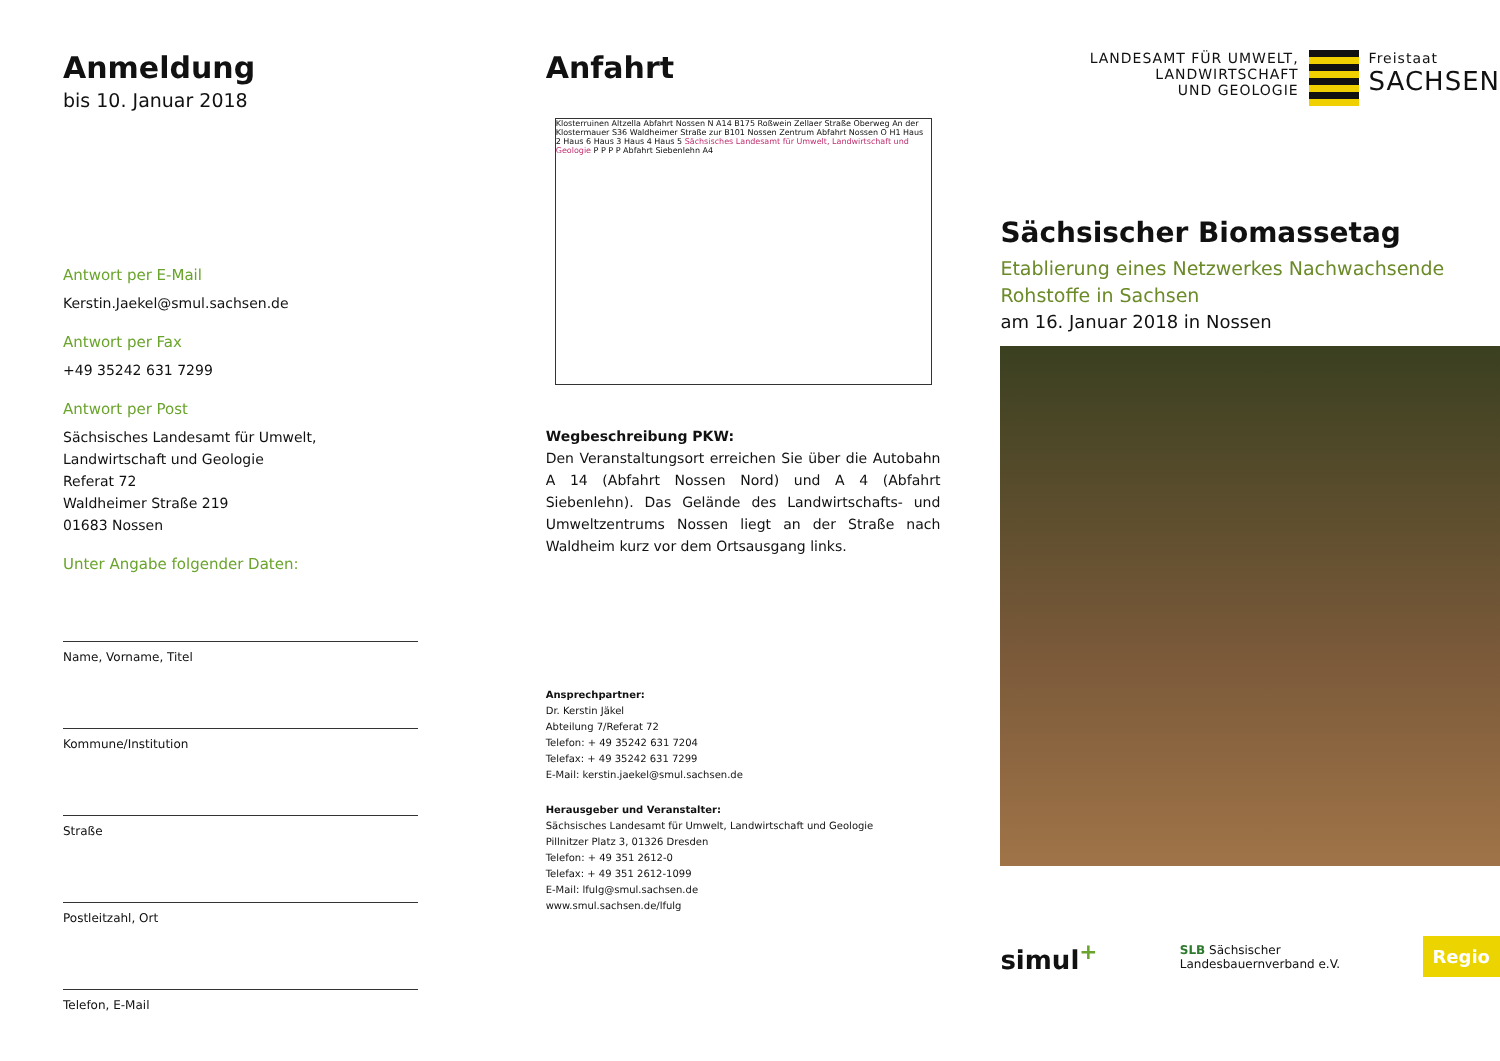Anmeldung
bis 10. Januar 2018
Antwort per E-Mail
Kerstin.Jaekel@smul.sachsen.de
Antwort per Fax
+49 35242 631 7299
Antwort per Post
Sächsisches Landesamt für Umwelt,
Landwirtschaft und Geologie
Referat 72
Waldheimer Straße 219
01683 Nossen
Unter Angabe folgender Daten:
Name, Vorname, Titel
Kommune/Institution
Straße
Postleitzahl, Ort
Telefon, E-Mail
Anfahrt
Klosterruinen Altzella Abfahrt Nossen N A14 B175 Roßwein Zellaer Straße Oberweg An der Klostermauer S36 Waldheimer Straße zur B101 Nossen Zentrum Abfahrt Nossen O H1 Haus 2 Haus 6 Haus 3 Haus 4 Haus 5 Sächsisches Landesamt für Umwelt, Landwirtschaft und Geologie P P P P Abfahrt Siebenlehn A4
Wegbeschreibung PKW:
Den Veranstaltungsort erreichen Sie über die Autobahn A 14 (Abfahrt Nossen Nord) und A 4 (Abfahrt Siebenlehn). Das Gelände des Landwirtschafts- und Umweltzentrums Nossen liegt an der Straße nach Waldheim kurz vor dem Ortsausgang links.
Ansprechpartner:
Dr. Kerstin Jäkel
Abteilung 7/Referat 72
Telefon: + 49 35242 631 7204
Telefax: + 49 35242 631 7299
E-Mail: kerstin.jaekel@smul.sachsen.de
Herausgeber und Veranstalter:
Sächsisches Landesamt für Umwelt, Landwirtschaft und Geologie
Pillnitzer Platz 3, 01326 Dresden
Telefon: + 49 351 2612-0
Telefax: + 49 351 2612-1099
E-Mail: lfulg@smul.sachsen.de
www.smul.sachsen.de/lfulg
LANDESAMT FÜR UMWELT,
LANDWIRTSCHAFT
UND GEOLOGIE
Freistaat
SACHSEN
Sächsischer Biomassetag
Etablierung eines Netzwerkes Nachwachsende Rohstoffe in Sachsen
am 16. Januar 2018 in Nossen
simul<sup>+</sup> SLB Sächsischer
Landesbauernverband e.V. Regio